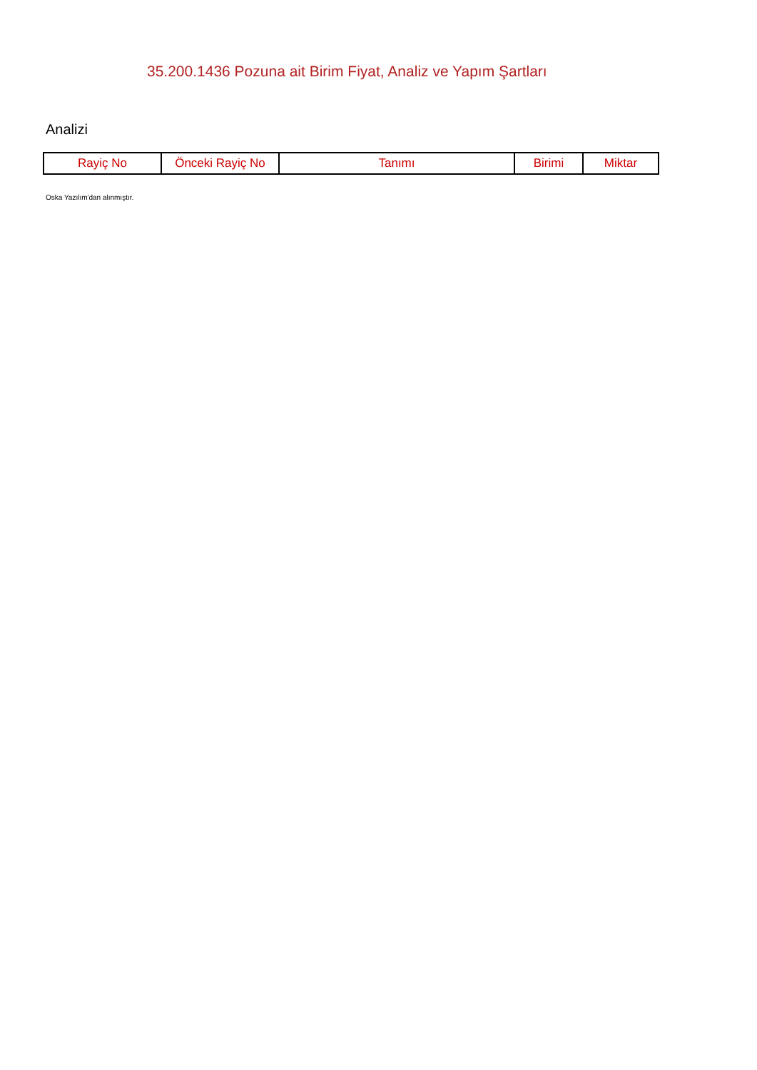35.200.1436 Pozuna ait Birim Fiyat, Analiz ve Yapım Şartları
Analizi
| Rayiç No | Önceki Rayiç No | Tanımı | Birimi | Miktar |
| --- | --- | --- | --- | --- |
Oska Yazılım'dan alınmıştır.